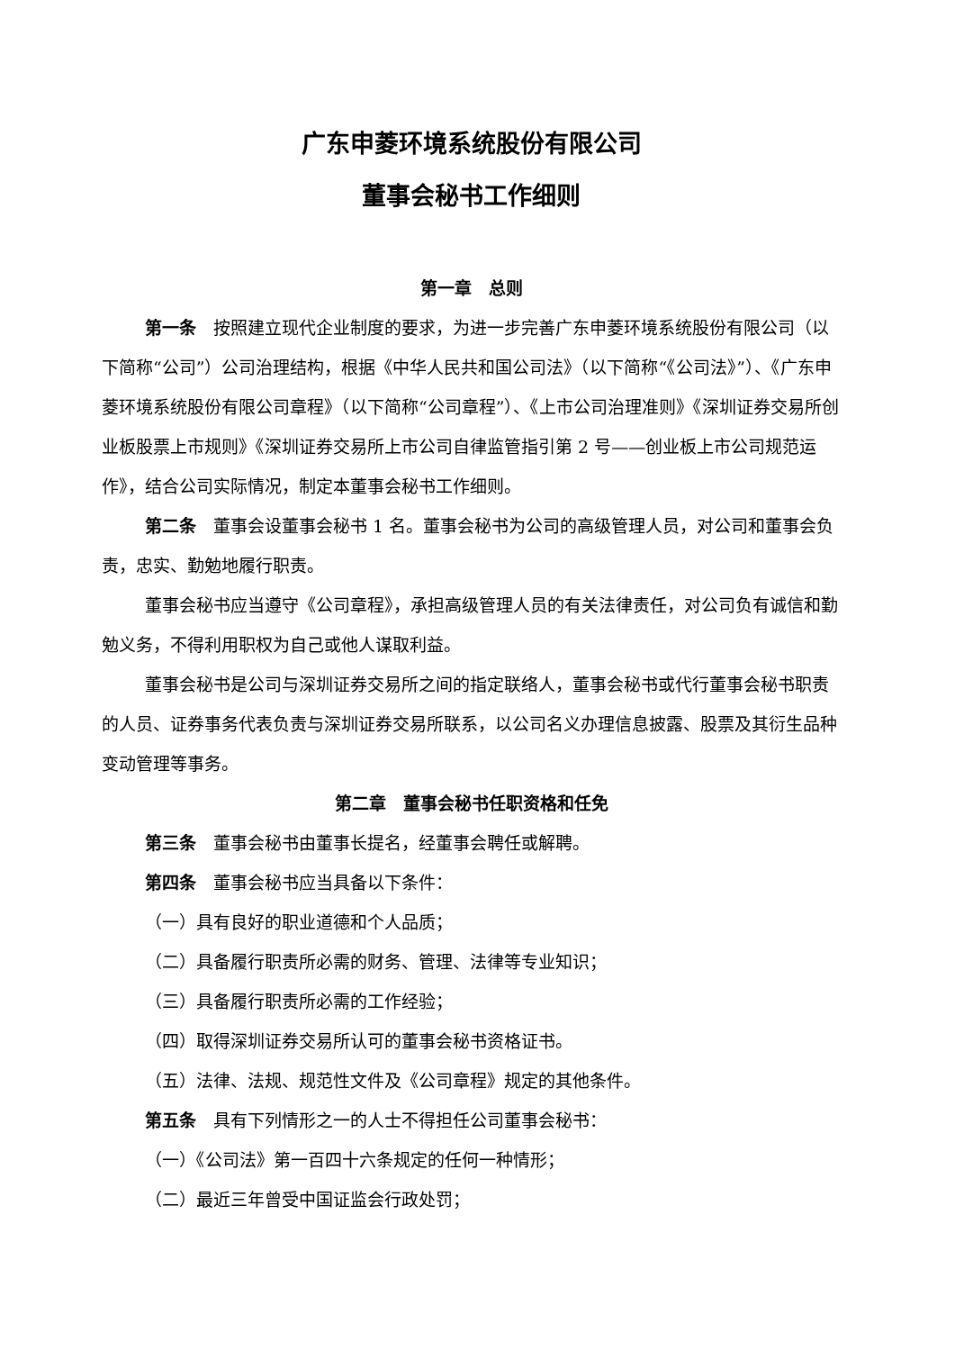广东申菱环境系统股份有限公司
董事会秘书工作细则
第一章　总则
第一条　按照建立现代企业制度的要求，为进一步完善广东申菱环境系统股份有限公司（以下简称“公司”）公司治理结构，根据《中华人民共和国公司法》（以下简称“《公司法》”）、《广东申菱环境系统股份有限公司章程》（以下简称“公司章程”）、《上市公司治理准则》《深圳证券交易所创业板股票上市规则》《深圳证券交易所上市公司自律监管指引第 2 号——创业板上市公司规范运作》，结合公司实际情况，制定本董事会秘书工作细则。
第二条　董事会设董事会秘书 1 名。董事会秘书为公司的高级管理人员，对公司和董事会负责，忠实、勤勉地履行职责。
董事会秘书应当遵守《公司章程》，承担高级管理人员的有关法律责任，对公司负有诚信和勤勉义务，不得利用职权为自己或他人谋取利益。
董事会秘书是公司与深圳证券交易所之间的指定联络人，董事会秘书或代行董事会秘书职责的人员、证券事务代表负责与深圳证券交易所联系，以公司名义办理信息披露、股票及其衍生品种变动管理等事务。
第二章　董事会秘书任职资格和任免
第三条　董事会秘书由董事长提名，经董事会聘任或解聘。
第四条　董事会秘书应当具备以下条件：
（一）具有良好的职业道德和个人品质；
（二）具备履行职责所必需的财务、管理、法律等专业知识；
（三）具备履行职责所必需的工作经验；
（四）取得深圳证券交易所认可的董事会秘书资格证书。
（五）法律、法规、规范性文件及《公司章程》规定的其他条件。
第五条　具有下列情形之一的人士不得担任公司董事会秘书：
（一）《公司法》第一百四十六条规定的任何一种情形；
（二）最近三年曾受中国证监会行政处罚；